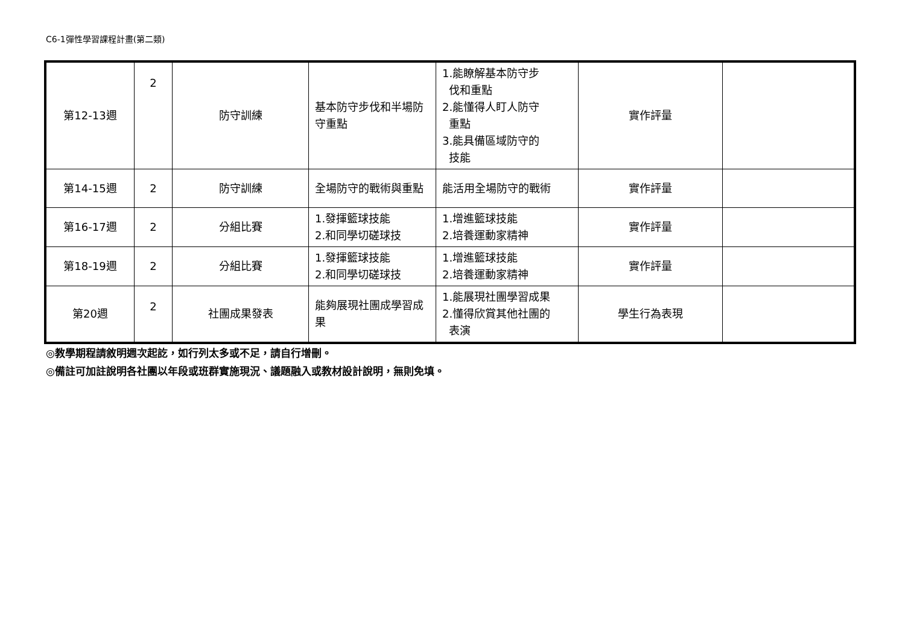C6-1彈性學習課程計畫(第二類)
| 第12-13週 | 2 | 防守訓練 | 基本防守步伐和半場防守重點 | 1.能瞭解基本防守步 伐和重點 2.能懂得人盯人防守 重點 3.能具備區域防守的 技能 | 實作評量 | |
| 第14-15週 | 2 | 防守訓練 | 全場防守的戰術與重點 | 能活用全場防守的戰術 | 實作評量 | |
| 第16-17週 | 2 | 分組比賽 | 1.發揮籃球技能 2.和同學切磋球技 | 1.增進籃球技能 2.培養運動家精神 | 實作評量 | |
| 第18-19週 | 2 | 分組比賽 | 1.發揮籃球技能 2.和同學切磋球技 | 1.增進籃球技能 2.培養運動家精神 | 實作評量 | |
| 第20週 | 2 | 社團成果發表 | 能夠展現社團成學習成果 | 1.能展現社團學習成果 2.懂得欣賞其他社團的 表演 | 學生行為表現 | |
◎教學期程請敘明週次起訖，如行列太多或不足，請自行增刪。
◎備註可加註說明各社團以年段或班群實施現況、議題融入或教材設計說明，無則免填。